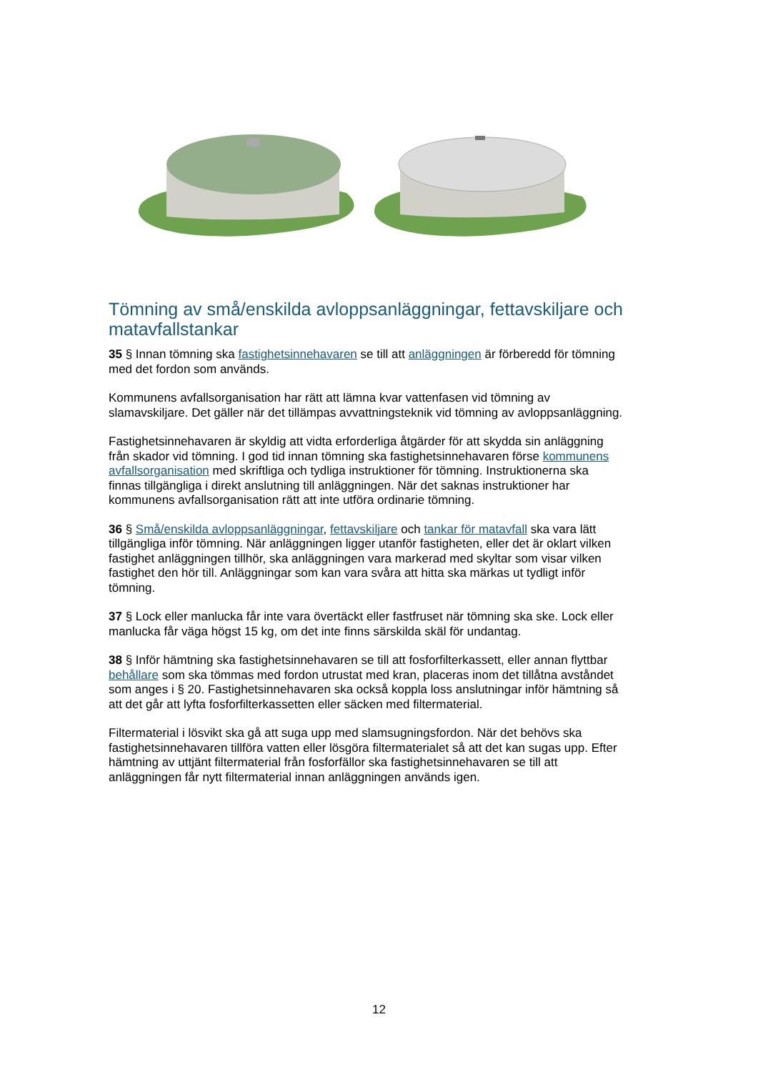Tömning av små/enskilda avloppsanläggningar, fettavskiljare och matavfallstankar
35 § Innan tömning ska fastighetsinnehavaren se till att anläggningen är förberedd för tömning med det fordon som används.
Kommunens avfallsorganisation har rätt att lämna kvar vattenfasen vid tömning av slamavskiljare. Det gäller när det tillämpas avvattningsteknik vid tömning av avloppsanläggning.
Fastighetsinnehavaren är skyldig att vidta erforderliga åtgärder för att skydda sin anläggning från skador vid tömning. I god tid innan tömning ska fastighetsinnehavaren förse kommunens avfallsorganisation med skriftliga och tydliga instruktioner för tömning. Instruktionerna ska finnas tillgängliga i direkt anslutning till anläggningen. När det saknas instruktioner har kommunens avfallsorganisation rätt att inte utföra ordinarie tömning.
36 § Små/enskilda avloppsanläggningar, fettavskiljare och tankar för matavfall ska vara lätt tillgängliga inför tömning. När anläggningen ligger utanför fastigheten, eller det är oklart vilken fastighet anläggningen tillhör, ska anläggningen vara markerad med skyltar som visar vilken fastighet den hör till. Anläggningar som kan vara svåra att hitta ska märkas ut tydligt inför tömning.
37 § Lock eller manlucka får inte vara övertäckt eller fastfruset när tömning ska ske. Lock eller manlucka får väga högst 15 kg, om det inte finns särskilda skäl för undantag.
38 § Inför hämtning ska fastighetsinnehavaren se till att fosforfilterkassett, eller annan flyttbar behållare som ska tömmas med fordon utrustat med kran, placeras inom det tillåtna avståndet som anges i § 20. Fastighetsinnehavaren ska också koppla loss anslutningar inför hämtning så att det går att lyfta fosforfilterkassetten eller säcken med filtermaterial.
Filtermaterial i lösvikt ska gå att suga upp med slamsugningsfordon. När det behövs ska fastighetsinnehavaren tillföra vatten eller lösgöra filtermaterialet så att det kan sugas upp. Efter hämtning av uttjänt filtermaterial från fosforfällor ska fastighetsinnehavaren se till att anläggningen får nytt filtermaterial innan anläggningen används igen.
12